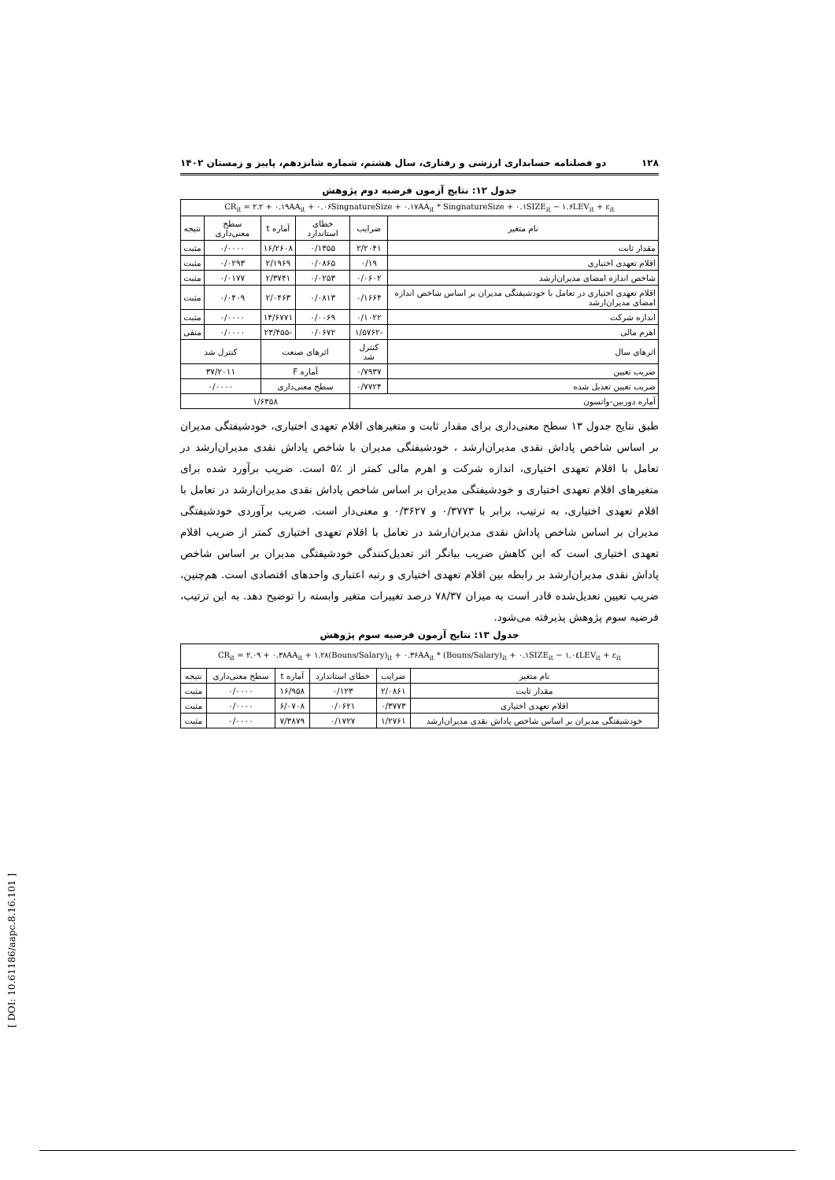۱۲۸ دو فصلنامه حسابداری ارزشی و رفتاری، سال هشتم، شماره شانزدهم، پاییز و زمستان ۱۴۰۲
جدول ۱۲: نتایج آزمون فرضیه دوم پژوهش
| CR<sub>it</sub> = ۲.۲ + ۰.۱۹AA<sub>it</sub> + ۰.۰۶SingnatureSize + ۰.۱۷AA<sub>it</sub> * SingnatureSize + ۰.۱SIZE<sub>it</sub> − ۱.۶LEV<sub>it</sub> + ε<sub>it</sub> | | | | | |
| نام متغیر | ضرایب | خطای استاندارد | آماره t | سطح معنی‌داری | نتیجه |
| مقدار ثابت | ۲/۲۰۴۱ | ۰/۱۳۵۵ | ۱۶/۲۶۰۸ | ۰/۰۰۰۰ | مثبت |
| اقلام تعهدی اختیاری | ۰/۱۹ | ۰/۰۸۶۵ | ۲/۱۹۶۹ | ۰/۰۲۹۳ | مثبت |
| شاخص اندازه امضای مدیران‌ارشد | ۰/۰۶۰۲ | ۰/۰۲۵۳ | ۲/۳۷۴۱ | ۰/۰۱۷۷ | مثبت |
| اقلام تعهدی اختیاری در تعامل با خودشیفتگی مدیران بر اساس شاخص اندازه امضای مدیران‌ارشد | ۰/۱۶۶۴ | ۰/۰۸۱۳ | ۲/۰۴۶۳ | ۰/۰۴۰۹ | مثبت |
| اندازه شرکت | ۰/۱۰۲۲ | ۰/۰۰۶۹ | ۱۴/۶۷۷۱ | ۰/۰۰۰۰ | مثبت |
| اهرم مالی | -۱/۵۷۶۲ | ۰/۰۶۷۲ | -۲۳/۴۵۵ | ۰/۰۰۰۰ | منفی |
| اثرهای سال | کنترل شد | اثرهای صنعت | | کنترل شد | |
| ضریب تعیین | ۰/۷۹۳۷ | آماره F | | ۳۷/۲۰۱۱ | |
| ضریب تعیین تعدیل شده | ۰/۷۷۲۴ | سطح معنی‌داری | | ۰/۰۰۰۰ | |
| آماره دوربین-واتسون | | ۱/۶۳۵۸ | | | |
طبق نتایج جدول ۱۳ سطح معنی‌داری برای مقدار ثابت و متغیرهای اقلام تعهدی اختیاری، خودشیفتگی مدیران بر اساس شاخص پاداش نقدی مدیران‌ارشد ، خودشیفتگی مدیران با شاخص پاداش نقدی مدیران‌ارشد در تعامل با اقلام تعهدی اختیاری، اندازه شرکت و اهرم مالی کمتر از ٪۵ است. ضریب برآورد شده برای متغیرهای اقلام تعهدی اختیاری و خودشیفتگی مدیران بر اساس شاخص پاداش نقدی مدیران‌ارشد در تعامل با اقلام تعهدی اختیاری، به ترتیب، برابر با ۰/۳۷۷۳ و ۰/۳۶۲۷ و معنی‌دار است. ضریب برآوردی خودشیفتگی مدیران بر اساس شاخص پاداش نقدی مدیران‌ارشد در تعامل با اقلام تعهدی اختیاری کمتر از ضریب اقلام تعهدی اختیاری است که این کاهش ضریب بیانگر اثر تعدیل‌کنندگی خودشیفتگی مدیران بر اساس شاخص پاداش نقدی مدیران‌ارشد بر رابطه بین اقلام تعهدی اختیاری و رتبه اعتباری واحدهای اقتصادی است. هم‌چنین، ضریب تعیین تعدیل‌شده قادر است به میزان ۷۸/۳۷ درصد تغییرات متغیر وابسته را توضیح دهد. به این ترتیب، فرضیه سوم پژوهش پذیرفته می‌شود.
جدول ۱۳: نتایج آزمون فرضیه سوم پژوهش
| CR<sub>it</sub> = ۲.۰۹ + ۰.۳۸AA<sub>it</sub> + ۱.۲۸(Bouns/Salary)<sub>it</sub> + ۰.۳۶AA<sub>it</sub> * (Bouns/Salary)<sub>it</sub> + ۰.۱SIZE<sub>it</sub> − ۱.۰٤LEV<sub>it</sub> + ε<sub>it</sub> | | | | | |
| نام متغیر | ضرایب | خطای استاندارد | آماره t | سطح معنی‌داری | نتیجه |
| مقدار ثابت | ۲/۰۸۶۱ | ۰/۱۲۳ | ۱۶/۹۵۸ | ۰/۰۰۰۰ | مثبت |
| اقلام تعهدی اختیاری | ۰/۳۷۷۳ | ۰/۰۶۲۱ | ۶/۰۷۰۸ | ۰/۰۰۰۰ | مثبت |
| خودشیفتگی مدیران بر اساس شاخص پاداش نقدی مدیران‌ارشد | ۱/۲۷۶۱ | ۰/۱۷۲۷ | ۷/۳۸۷۹ | ۰/۰۰۰۰ | مثبت |
[ DOI: 10.61186/aapc.8.16.101 ]